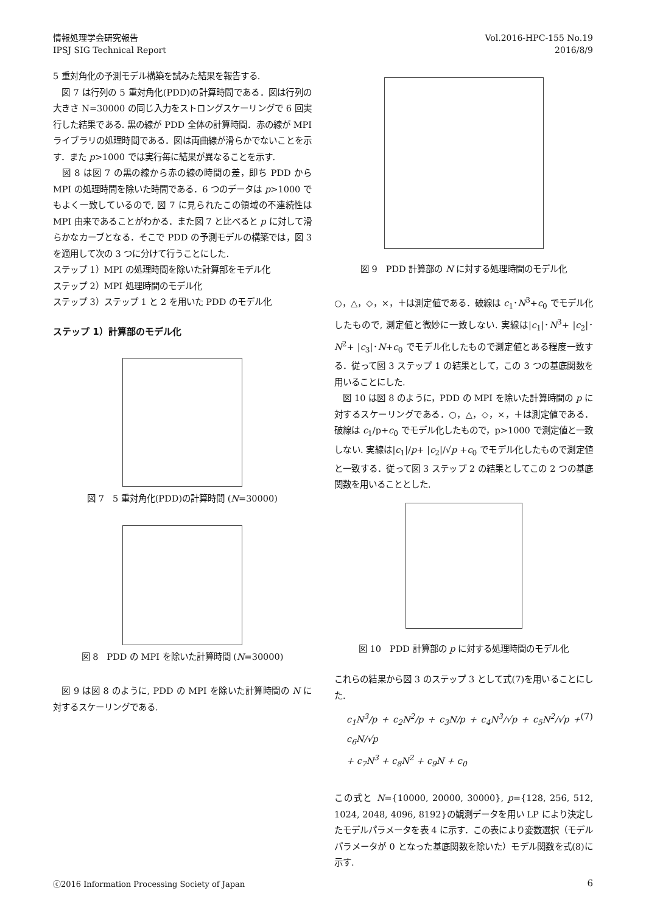情報処理学会研究報告
IPSJ SIG Technical Report
Vol.2016-HPC-155 No.19
2016/8/9
5 重対角化の予測モデル構築を試みた結果を報告する.
　図 7 は行列の 5 重対角化(PDD)の計算時間である．図は行列の大きさ N=30000 の同じ入力をストロングスケーリングで 6 回実行した結果である. 黒の線が PDD 全体の計算時間．赤の線が MPI ライブラリの処理時間である．図は両曲線が滑らかでないことを示す．また p>1000 では実行毎に結果が異なることを示す.
　図 8 は図 7 の黒の線から赤の線の時間の差，即ち PDD から MPI の処理時間を除いた時間である．6 つのデータは p>1000 でもよく一致しているので, 図 7 に見られたこの領域の不連続性は MPI 由来であることがわかる．また図 7 と比べると p に対して滑らかなカーブとなる．そこで PDD の予測モデルの構築では，図 3 を適用して次の 3 つに分けて行うことにした.
ステップ 1）MPI の処理時間を除いた計算部をモデル化
ステップ 2）MPI 処理時間のモデル化
ステップ 3）ステップ 1 と 2 を用いた PDD のモデル化
ステップ 1）計算部のモデル化
図 7　5 重対角化(PDD)の計算時間 (N=30000)
図 8　PDD の MPI を除いた計算時間 (N=30000)
　図 9 は図 8 のように, PDD の MPI を除いた計算時間の N に対するスケーリングである.
図 9　PDD 計算部の N に対する処理時間のモデル化
○，△，◇，×，＋は測定値である．破線は c<sub>1</sub>･N<sup>3</sup>+c<sub>0</sub> でモデル化したもので, 測定値と微妙に一致しない. 実線は|c<sub>1</sub>|･N<sup>3</sup>+ |c<sub>2</sub>|･N<sup>2</sup>+ |c<sub>3</sub>|･N+c<sub>0</sub> でモデル化したもので測定値とある程度一致する．従って図 3 ステップ 1 の結果として，この 3 つの基底関数を用いることにした.
　図 10 は図 8 のように，PDD の MPI を除いた計算時間の p に対するスケーリングである．○，△，◇，×，＋は測定値である．破線は c<sub>1</sub>/p+c<sub>0</sub> でモデル化したもので，p>1000 で測定値と一致しない. 実線は|c<sub>1</sub>|/p+ |c<sub>2</sub>|/√p +c<sub>0</sub> でモデル化したもので測定値と一致する．従って図 3 ステップ 2 の結果としてこの 2 つの基底関数を用いることとした.
図 10　PDD 計算部の p に対する処理時間のモデル化
これらの結果から図 3 のステップ 3 として式(7)を用いることにした.
c<sub>1</sub>N<sup>3</sup>/p + c<sub>2</sub>N<sup>2</sup>/p + c<sub>3</sub>N/p + c<sub>4</sub>N<sup>3</sup>/√p + c<sub>5</sub>N<sup>2</sup>/√p + c<sub>6</sub>N/√p
+ c<sub>7</sub>N<sup>3</sup> + c<sub>8</sub>N<sup>2</sup> + c<sub>9</sub>N + c<sub>0</sub> (7)
この式と N={10000, 20000, 30000}, p={128, 256, 512, 1024, 2048, 4096, 8192}の観測データを用い LP により決定したモデルパラメータを表 4 に示す．この表により変数選択（モデルパラメータが 0 となった基底関数を除いた）モデル関数を式(8)に示す.
ⓒ2016 Information Processing Society of Japan 6